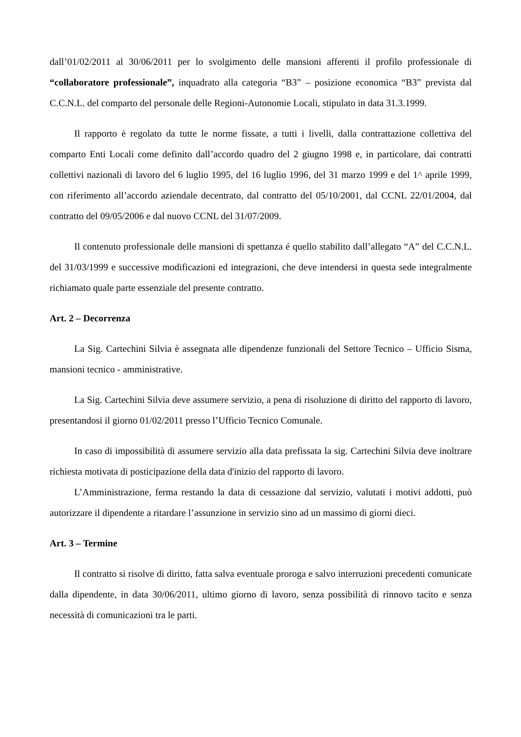dall’01/02/2011 al 30/06/2011 per lo svolgimento delle mansioni afferenti il profilo professionale di “collaboratore professionale”, inquadrato alla categoria “B3” – posizione economica “B3” prevista dal C.C.N.L. del comparto del personale delle Regioni-Autonomie Locali, stipulato in data 31.3.1999.
Il rapporto è regolato da tutte le norme fissate, a tutti i livelli, dalla contrattazione collettiva del comparto Enti Locali come definito dall’accordo quadro del 2 giugno 1998 e, in particolare, dai contratti collettivi nazionali di lavoro del 6 luglio 1995, del 16 luglio 1996, del 31 marzo 1999 e del 1^ aprile 1999, con riferimento all’accordo aziendale decentrato, dal contratto del 05/10/2001, dal CCNL 22/01/2004, dal contratto del 09/05/2006 e dal nuovo CCNL del 31/07/2009.
Il contenuto professionale delle mansioni di spettanza é quello stabilito dall’allegato “A” del C.C.N.L. del 31/03/1999 e successive modificazioni ed integrazioni, che deve intendersi in questa sede integralmente richiamato quale parte essenziale del presente contratto.
Art. 2 – Decorrenza
La Sig. Cartechini Silvia è assegnata alle dipendenze funzionali del Settore Tecnico – Ufficio Sisma, mansioni tecnico - amministrative.
La Sig. Cartechini Silvia deve assumere servizio, a pena di risoluzione di diritto del rapporto di lavoro, presentandosi il giorno 01/02/2011 presso l’Ufficio Tecnico Comunale.
In caso di impossibilità di assumere servizio alla data prefissata la sig. Cartechini Silvia deve inoltrare richiesta motivata di posticipazione della data d'inizio del rapporto di lavoro.
L’Amministrazione, ferma restando la data di cessazione dal servizio, valutati i motivi addotti, può autorizzare il dipendente a ritardare l’assunzione in servizio sino ad un massimo di giorni dieci.
Art. 3 – Termine
Il contratto si risolve di diritto, fatta salva eventuale proroga e salvo interruzioni precedenti comunicate dalla dipendente, in data 30/06/2011, ultimo giorno di lavoro, senza possibilità di rinnovo tacito e senza necessità di comunicazioni tra le parti.